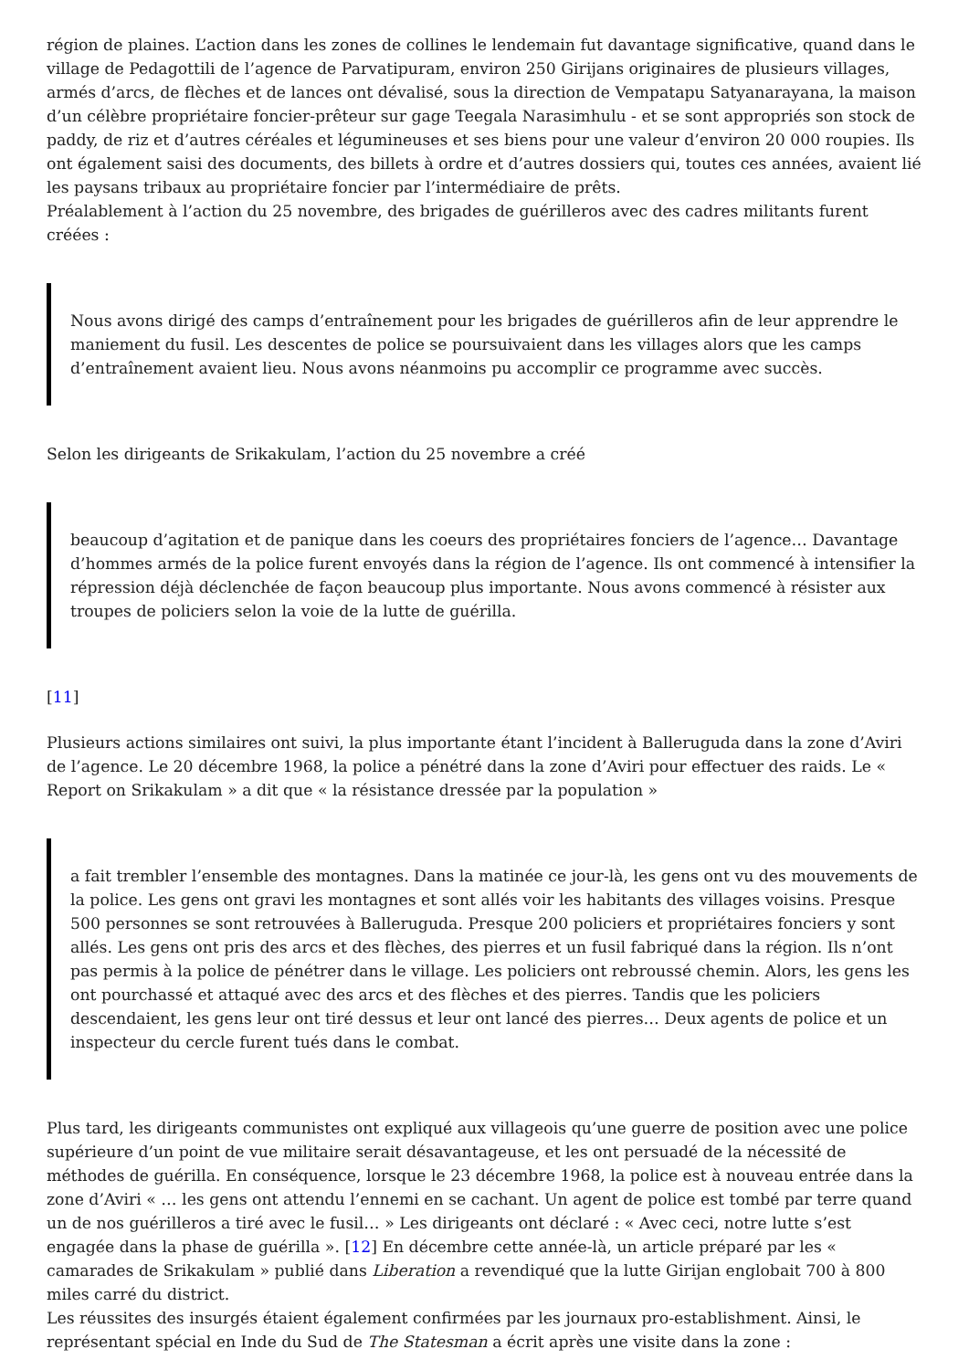région de plaines. L’action dans les zones de collines le lendemain fut davantage significative, quand dans le village de Pedagottili de l’agence de Parvatipuram, environ 250 Girijans originaires de plusieurs villages, armés d’arcs, de flèches et de lances ont dévalisé, sous la direction de Vempatapu Satyanarayana, la maison d’un célèbre propriétaire foncier-prêteur sur gage Teegala Narasimhulu - et se sont appropriés son stock de paddy, de riz et d’autres céréales et légumineuses et ses biens pour une valeur d’environ 20 000 roupies. Ils ont également saisi des documents, des billets à ordre et d’autres dossiers qui, toutes ces années, avaient lié les paysans tribaux au propriétaire foncier par l’intermédiaire de prêts.
Préalablement à l’action du 25 novembre, des brigades de guérilleros avec des cadres militants furent créées :
Nous avons dirigé des camps d’entraînement pour les brigades de guérilleros afin de leur apprendre le maniement du fusil. Les descentes de police se poursuivaient dans les villages alors que les camps d’entraînement avaient lieu. Nous avons néanmoins pu accomplir ce programme avec succès.
Selon les dirigeants de Srikakulam, l’action du 25 novembre a créé
beaucoup d’agitation et de panique dans les coeurs des propriétaires fonciers de l’agence… Davantage d’hommes armés de la police furent envoyés dans la région de l’agence. Ils ont commencé à intensifier la répression déjà déclenchée de façon beaucoup plus importante. Nous avons commencé à résister aux troupes de policiers selon la voie de la lutte de guérilla.
[11]
Plusieurs actions similaires ont suivi, la plus importante étant l’incident à Balleruguda dans la zone d’Aviri de l’agence. Le 20 décembre 1968, la police a pénétré dans la zone d’Aviri pour effectuer des raids. Le « Report on Srikakulam » a dit que « la résistance dressée par la population »
a fait trembler l’ensemble des montagnes. Dans la matinée ce jour-là, les gens ont vu des mouvements de la police. Les gens ont gravi les montagnes et sont allés voir les habitants des villages voisins. Presque 500 personnes se sont retrouvées à Balleruguda. Presque 200 policiers et propriétaires fonciers y sont allés. Les gens ont pris des arcs et des flèches, des pierres et un fusil fabriqué dans la région. Ils n’ont pas permis à la police de pénétrer dans le village. Les policiers ont rebroussé chemin. Alors, les gens les ont pourchassé et attaqué avec des arcs et des flèches et des pierres. Tandis que les policiers descendaient, les gens leur ont tiré dessus et leur ont lancé des pierres… Deux agents de police et un inspecteur du cercle furent tués dans le combat.
Plus tard, les dirigeants communistes ont expliqué aux villageois qu’une guerre de position avec une police supérieure d’un point de vue militaire serait désavantageuse, et les ont persuadé de la nécessité de méthodes de guérilla. En conséquence, lorsque le 23 décembre 1968, la police est à nouveau entrée dans la zone d’Aviri « … les gens ont attendu l’ennemi en se cachant. Un agent de police est tombé par terre quand un de nos guérilleros a tiré avec le fusil… » Les dirigeants ont déclaré : « Avec ceci, notre lutte s’est engagée dans la phase de guérilla ». [12] En décembre cette année-là, un article préparé par les « camarades de Srikakulam » publié dans Liberation a revendiqué que la lutte Girijan englobait 700 à 800 miles carré du district.
Les réussites des insurgés étaient également confirmées par les journaux pro-establishment. Ainsi, le représentant spécial en Inde du Sud de The Statesman a écrit après une visite dans la zone :